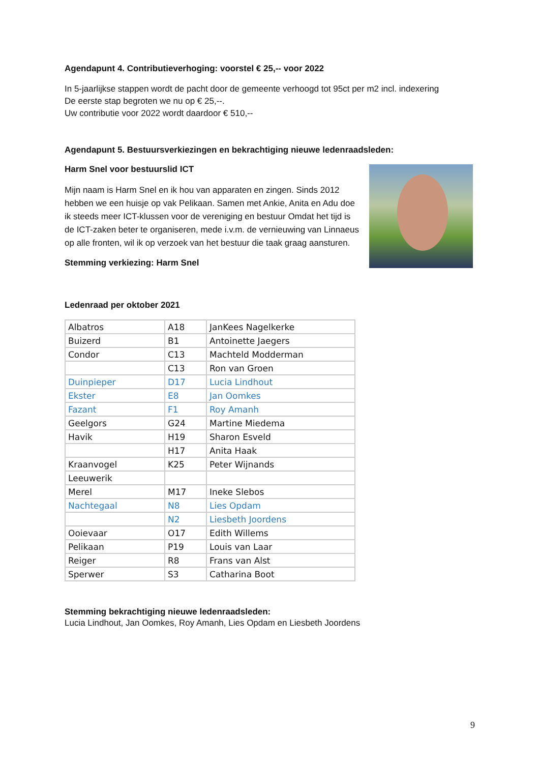Agendapunt 4. Contributieverhoging: voorstel € 25,-- voor 2022
In 5-jaarlijkse stappen wordt de pacht door de gemeente verhoogd tot 95ct per m2 incl. indexering
De eerste stap begroten we nu op € 25,--.
Uw contributie voor 2022 wordt daardoor € 510,--
Agendapunt 5. Bestuursverkiezingen en bekrachtiging nieuwe ledenraadsleden:
Harm Snel voor bestuurslid ICT
Mijn naam is Harm Snel en ik hou van apparaten en zingen. Sinds 2012 hebben we een huisje op vak Pelikaan. Samen met Ankie, Anita en Adu doe ik steeds meer ICT-klussen voor de vereniging en bestuur Omdat het tijd is de ICT-zaken beter te organiseren, mede i.v.m. de vernieuwing van Linnaeus op alle fronten, wil ik op verzoek van het bestuur die taak graag aansturen.
Stemming verkiezing: Harm Snel
Ledenraad per oktober 2021
| Albatros | A18 | JanKees Nagelkerke |
| Buizerd | B1 | Antoinette Jaegers |
| Condor | C13 | Machteld Modderman |
| | C13 | Ron van Groen |
| Duinpieper | D17 | Lucia Lindhout |
| Ekster | E8 | Jan Oomkes |
| Fazant | F1 | Roy Amanh |
| Geelgors | G24 | Martine Miedema |
| Havik | H19 | Sharon Esveld |
| | H17 | Anita Haak |
| Kraanvogel | K25 | Peter Wijnands |
| Leeuwerik | | |
| Merel | M17 | Ineke Slebos |
| Nachtegaal | N8 | Lies Opdam |
| | N2 | Liesbeth Joordens |
| Ooievaar | O17 | Edith Willems |
| Pelikaan | P19 | Louis van Laar |
| Reiger | R8 | Frans van Alst |
| Sperwer | S3 | Catharina Boot |
Stemming bekrachtiging nieuwe ledenraadsleden:
Lucia Lindhout, Jan Oomkes, Roy Amanh, Lies Opdam en Liesbeth Joordens
9